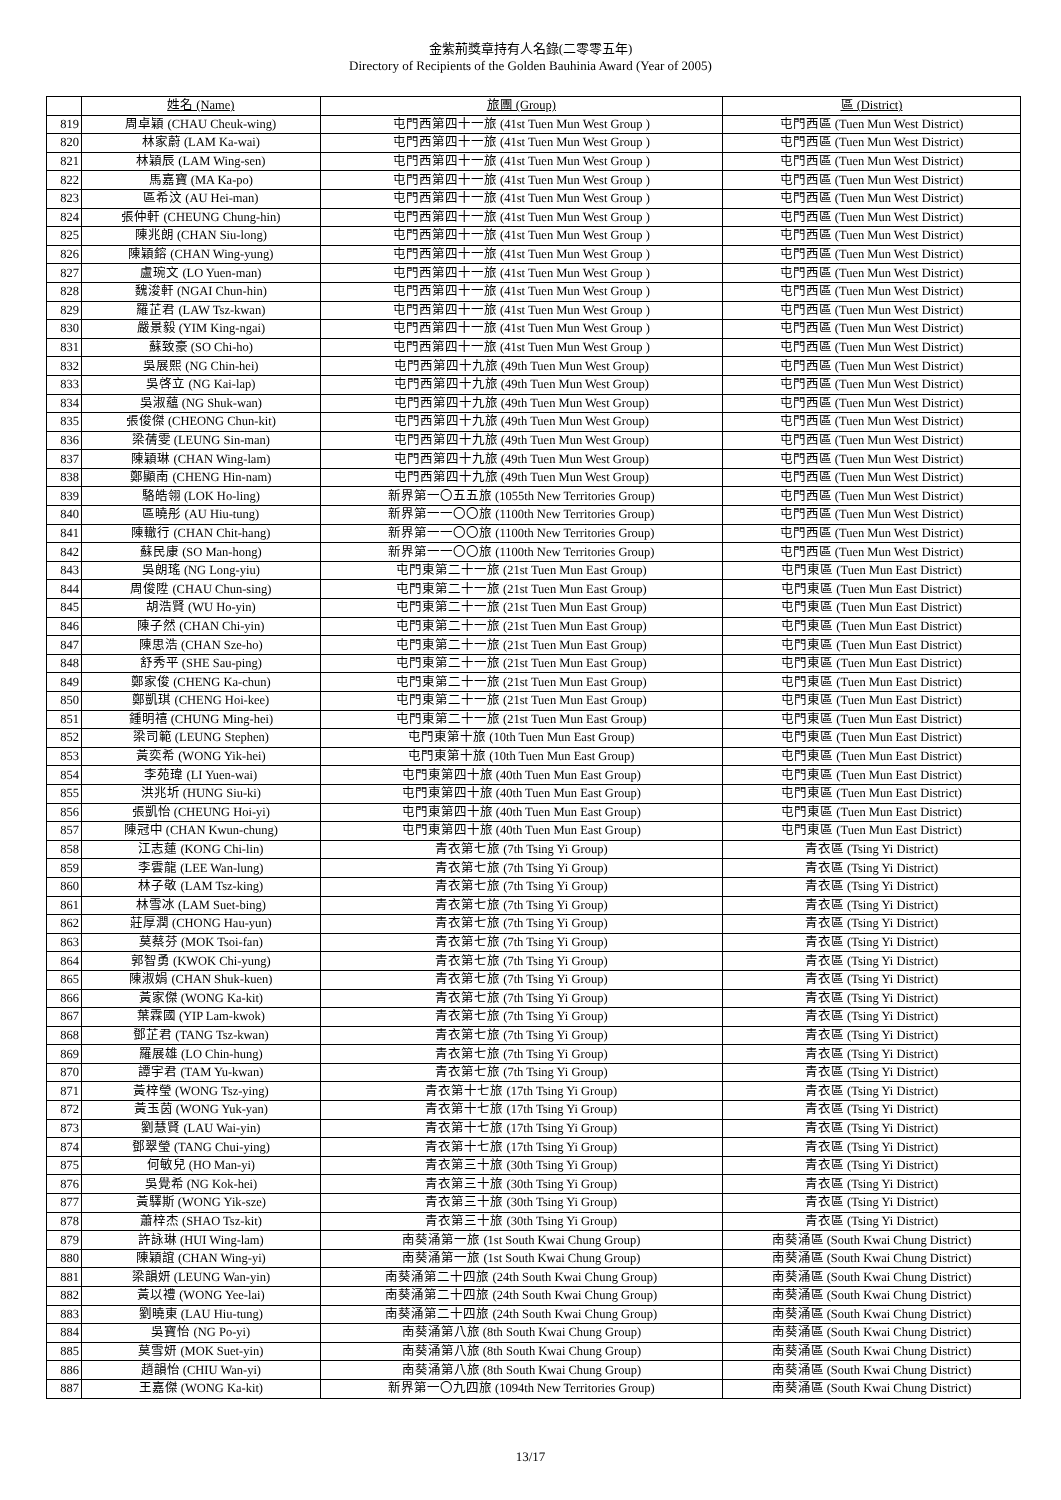金紫荊獎章持有人名錄(二零零五年)
Directory of Recipients of the Golden Bauhinia Award (Year of 2005)
| | 姓名 (Name) | 旅團 (Group) | 區 (District) |
| --- | --- | --- | --- |
| 819 | 周卓穎 (CHAU Cheuk-wing) | 屯門西第四十一旅 (41st Tuen Mun West Group ) | 屯門西區 (Tuen Mun West District) |
| 820 | 林家蔚 (LAM Ka-wai) | 屯門西第四十一旅 (41st Tuen Mun West Group ) | 屯門西區 (Tuen Mun West District) |
| 821 | 林穎辰 (LAM Wing-sen) | 屯門西第四十一旅 (41st Tuen Mun West Group ) | 屯門西區 (Tuen Mun West District) |
| 822 | 馬嘉寶 (MA Ka-po) | 屯門西第四十一旅 (41st Tuen Mun West Group ) | 屯門西區 (Tuen Mun West District) |
| 823 | 區希汶 (AU Hei-man) | 屯門西第四十一旅 (41st Tuen Mun West Group ) | 屯門西區 (Tuen Mun West District) |
| 824 | 張仲軒 (CHEUNG Chung-hin) | 屯門西第四十一旅 (41st Tuen Mun West Group ) | 屯門西區 (Tuen Mun West District) |
| 825 | 陳兆朗 (CHAN Siu-long) | 屯門西第四十一旅 (41st Tuen Mun West Group ) | 屯門西區 (Tuen Mun West District) |
| 826 | 陳穎鎔 (CHAN Wing-yung) | 屯門西第四十一旅 (41st Tuen Mun West Group ) | 屯門西區 (Tuen Mun West District) |
| 827 | 盧琬文 (LO Yuen-man) | 屯門西第四十一旅 (41st Tuen Mun West Group ) | 屯門西區 (Tuen Mun West District) |
| 828 | 魏浚軒 (NGAI Chun-hin) | 屯門西第四十一旅 (41st Tuen Mun West Group ) | 屯門西區 (Tuen Mun West District) |
| 829 | 羅芷君 (LAW Tsz-kwan) | 屯門西第四十一旅 (41st Tuen Mun West Group ) | 屯門西區 (Tuen Mun West District) |
| 830 | 嚴景毅 (YIM King-ngai) | 屯門西第四十一旅 (41st Tuen Mun West Group ) | 屯門西區 (Tuen Mun West District) |
| 831 | 蘇致豪 (SO Chi-ho) | 屯門西第四十一旅 (41st Tuen Mun West Group ) | 屯門西區 (Tuen Mun West District) |
| 832 | 吳展熙 (NG Chin-hei) | 屯門西第四十九旅 (49th Tuen Mun West Group) | 屯門西區 (Tuen Mun West District) |
| 833 | 吳啓立 (NG Kai-lap) | 屯門西第四十九旅 (49th Tuen Mun West Group) | 屯門西區 (Tuen Mun West District) |
| 834 | 吳淑蘊 (NG Shuk-wan) | 屯門西第四十九旅 (49th Tuen Mun West Group) | 屯門西區 (Tuen Mun West District) |
| 835 | 張俊傑 (CHEONG Chun-kit) | 屯門西第四十九旅 (49th Tuen Mun West Group) | 屯門西區 (Tuen Mun West District) |
| 836 | 梁蒨雯 (LEUNG Sin-man) | 屯門西第四十九旅 (49th Tuen Mun West Group) | 屯門西區 (Tuen Mun West District) |
| 837 | 陳穎琳 (CHAN Wing-lam) | 屯門西第四十九旅 (49th Tuen Mun West Group) | 屯門西區 (Tuen Mun West District) |
| 838 | 鄭顯南 (CHENG Hin-nam) | 屯門西第四十九旅 (49th Tuen Mun West Group) | 屯門西區 (Tuen Mun West District) |
| 839 | 駱皓翎 (LOK Ho-ling) | 新界第一〇五五旅 (1055th New Territories Group) | 屯門西區 (Tuen Mun West District) |
| 840 | 區曉彤 (AU Hiu-tung) | 新界第一一〇〇旅 (1100th New Territories Group) | 屯門西區 (Tuen Mun West District) |
| 841 | 陳轍行 (CHAN Chit-hang) | 新界第一一〇〇旅 (1100th New Territories Group) | 屯門西區 (Tuen Mun West District) |
| 842 | 蘇民康 (SO Man-hong) | 新界第一一〇〇旅 (1100th New Territories Group) | 屯門西區 (Tuen Mun West District) |
| 843 | 吳朗瑤 (NG Long-yiu) | 屯門東第二十一旅 (21st Tuen Mun East Group) | 屯門東區 (Tuen Mun East District) |
| 844 | 周俊陞 (CHAU Chun-sing) | 屯門東第二十一旅 (21st Tuen Mun East Group) | 屯門東區 (Tuen Mun East District) |
| 845 | 胡浩賢 (WU Ho-yin) | 屯門東第二十一旅 (21st Tuen Mun East Group) | 屯門東區 (Tuen Mun East District) |
| 846 | 陳子然 (CHAN Chi-yin) | 屯門東第二十一旅 (21st Tuen Mun East Group) | 屯門東區 (Tuen Mun East District) |
| 847 | 陳思浩 (CHAN Sze-ho) | 屯門東第二十一旅 (21st Tuen Mun East Group) | 屯門東區 (Tuen Mun East District) |
| 848 | 舒秀平 (SHE Sau-ping) | 屯門東第二十一旅 (21st Tuen Mun East Group) | 屯門東區 (Tuen Mun East District) |
| 849 | 鄭家俊 (CHENG Ka-chun) | 屯門東第二十一旅 (21st Tuen Mun East Group) | 屯門東區 (Tuen Mun East District) |
| 850 | 鄭凱琪 (CHENG Hoi-kee) | 屯門東第二十一旅 (21st Tuen Mun East Group) | 屯門東區 (Tuen Mun East District) |
| 851 | 鍾明禧 (CHUNG Ming-hei) | 屯門東第二十一旅 (21st Tuen Mun East Group) | 屯門東區 (Tuen Mun East District) |
| 852 | 梁司範 (LEUNG Stephen) | 屯門東第十旅 (10th Tuen Mun East Group) | 屯門東區 (Tuen Mun East District) |
| 853 | 黃奕希 (WONG Yik-hei) | 屯門東第十旅 (10th Tuen Mun East Group) | 屯門東區 (Tuen Mun East District) |
| 854 | 李苑瑋 (LI Yuen-wai) | 屯門東第四十旅 (40th Tuen Mun East Group) | 屯門東區 (Tuen Mun East District) |
| 855 | 洪兆圻 (HUNG Siu-ki) | 屯門東第四十旅 (40th Tuen Mun East Group) | 屯門東區 (Tuen Mun East District) |
| 856 | 張凱怡 (CHEUNG Hoi-yi) | 屯門東第四十旅 (40th Tuen Mun East Group) | 屯門東區 (Tuen Mun East District) |
| 857 | 陳冠中 (CHAN Kwun-chung) | 屯門東第四十旅 (40th Tuen Mun East Group) | 屯門東區 (Tuen Mun East District) |
| 858 | 江志蓮 (KONG Chi-lin) | 青衣第七旅 (7th Tsing Yi Group) | 青衣區 (Tsing Yi District) |
| 859 | 李雲龍 (LEE Wan-lung) | 青衣第七旅 (7th Tsing Yi Group) | 青衣區 (Tsing Yi District) |
| 860 | 林子敬 (LAM Tsz-king) | 青衣第七旅 (7th Tsing Yi Group) | 青衣區 (Tsing Yi District) |
| 861 | 林雪冰 (LAM Suet-bing) | 青衣第七旅 (7th Tsing Yi Group) | 青衣區 (Tsing Yi District) |
| 862 | 莊厚潤 (CHONG Hau-yun) | 青衣第七旅 (7th Tsing Yi Group) | 青衣區 (Tsing Yi District) |
| 863 | 莫蔡芬 (MOK Tsoi-fan) | 青衣第七旅 (7th Tsing Yi Group) | 青衣區 (Tsing Yi District) |
| 864 | 郭智勇 (KWOK Chi-yung) | 青衣第七旅 (7th Tsing Yi Group) | 青衣區 (Tsing Yi District) |
| 865 | 陳淑娟 (CHAN Shuk-kuen) | 青衣第七旅 (7th Tsing Yi Group) | 青衣區 (Tsing Yi District) |
| 866 | 黃家傑 (WONG Ka-kit) | 青衣第七旅 (7th Tsing Yi Group) | 青衣區 (Tsing Yi District) |
| 867 | 葉霖國 (YIP Lam-kwok) | 青衣第七旅 (7th Tsing Yi Group) | 青衣區 (Tsing Yi District) |
| 868 | 鄧芷君 (TANG Tsz-kwan) | 青衣第七旅 (7th Tsing Yi Group) | 青衣區 (Tsing Yi District) |
| 869 | 羅展雄 (LO Chin-hung) | 青衣第七旅 (7th Tsing Yi Group) | 青衣區 (Tsing Yi District) |
| 870 | 譚宇君 (TAM Yu-kwan) | 青衣第七旅 (7th Tsing Yi Group) | 青衣區 (Tsing Yi District) |
| 871 | 黃梓瑩 (WONG Tsz-ying) | 青衣第十七旅 (17th Tsing Yi Group) | 青衣區 (Tsing Yi District) |
| 872 | 黃玉茵 (WONG Yuk-yan) | 青衣第十七旅 (17th Tsing Yi Group) | 青衣區 (Tsing Yi District) |
| 873 | 劉慧賢 (LAU Wai-yin) | 青衣第十七旅 (17th Tsing Yi Group) | 青衣區 (Tsing Yi District) |
| 874 | 鄧翠瑩 (TANG Chui-ying) | 青衣第十七旅 (17th Tsing Yi Group) | 青衣區 (Tsing Yi District) |
| 875 | 何敏兒 (HO Man-yi) | 青衣第三十旅 (30th Tsing Yi Group) | 青衣區 (Tsing Yi District) |
| 876 | 吳覺希 (NG Kok-hei) | 青衣第三十旅 (30th Tsing Yi Group) | 青衣區 (Tsing Yi District) |
| 877 | 黃驛斯 (WONG Yik-sze) | 青衣第三十旅 (30th Tsing Yi Group) | 青衣區 (Tsing Yi District) |
| 878 | 蕭梓杰 (SHAO Tsz-kit) | 青衣第三十旅 (30th Tsing Yi Group) | 青衣區 (Tsing Yi District) |
| 879 | 許詠琳 (HUI Wing-lam) | 南葵涌第一旅 (1st South Kwai Chung Group) | 南葵涌區 (South Kwai Chung District) |
| 880 | 陳穎誼 (CHAN Wing-yi) | 南葵涌第一旅 (1st South Kwai Chung Group) | 南葵涌區 (South Kwai Chung District) |
| 881 | 梁韻妍 (LEUNG Wan-yin) | 南葵涌第二十四旅 (24th South Kwai Chung Group) | 南葵涌區 (South Kwai Chung District) |
| 882 | 黃以禮 (WONG Yee-lai) | 南葵涌第二十四旅 (24th South Kwai Chung Group) | 南葵涌區 (South Kwai Chung District) |
| 883 | 劉曉東 (LAU Hiu-tung) | 南葵涌第二十四旅 (24th South Kwai Chung Group) | 南葵涌區 (South Kwai Chung District) |
| 884 | 吳寶怡 (NG Po-yi) | 南葵涌第八旅 (8th South Kwai Chung Group) | 南葵涌區 (South Kwai Chung District) |
| 885 | 莫雪妍 (MOK Suet-yin) | 南葵涌第八旅 (8th South Kwai Chung Group) | 南葵涌區 (South Kwai Chung District) |
| 886 | 趙韻怡 (CHIU Wan-yi) | 南葵涌第八旅 (8th South Kwai Chung Group) | 南葵涌區 (South Kwai Chung District) |
| 887 | 王嘉傑 (WONG Ka-kit) | 新界第一〇九四旅 (1094th New Territories Group) | 南葵涌區 (South Kwai Chung District) |
13/17